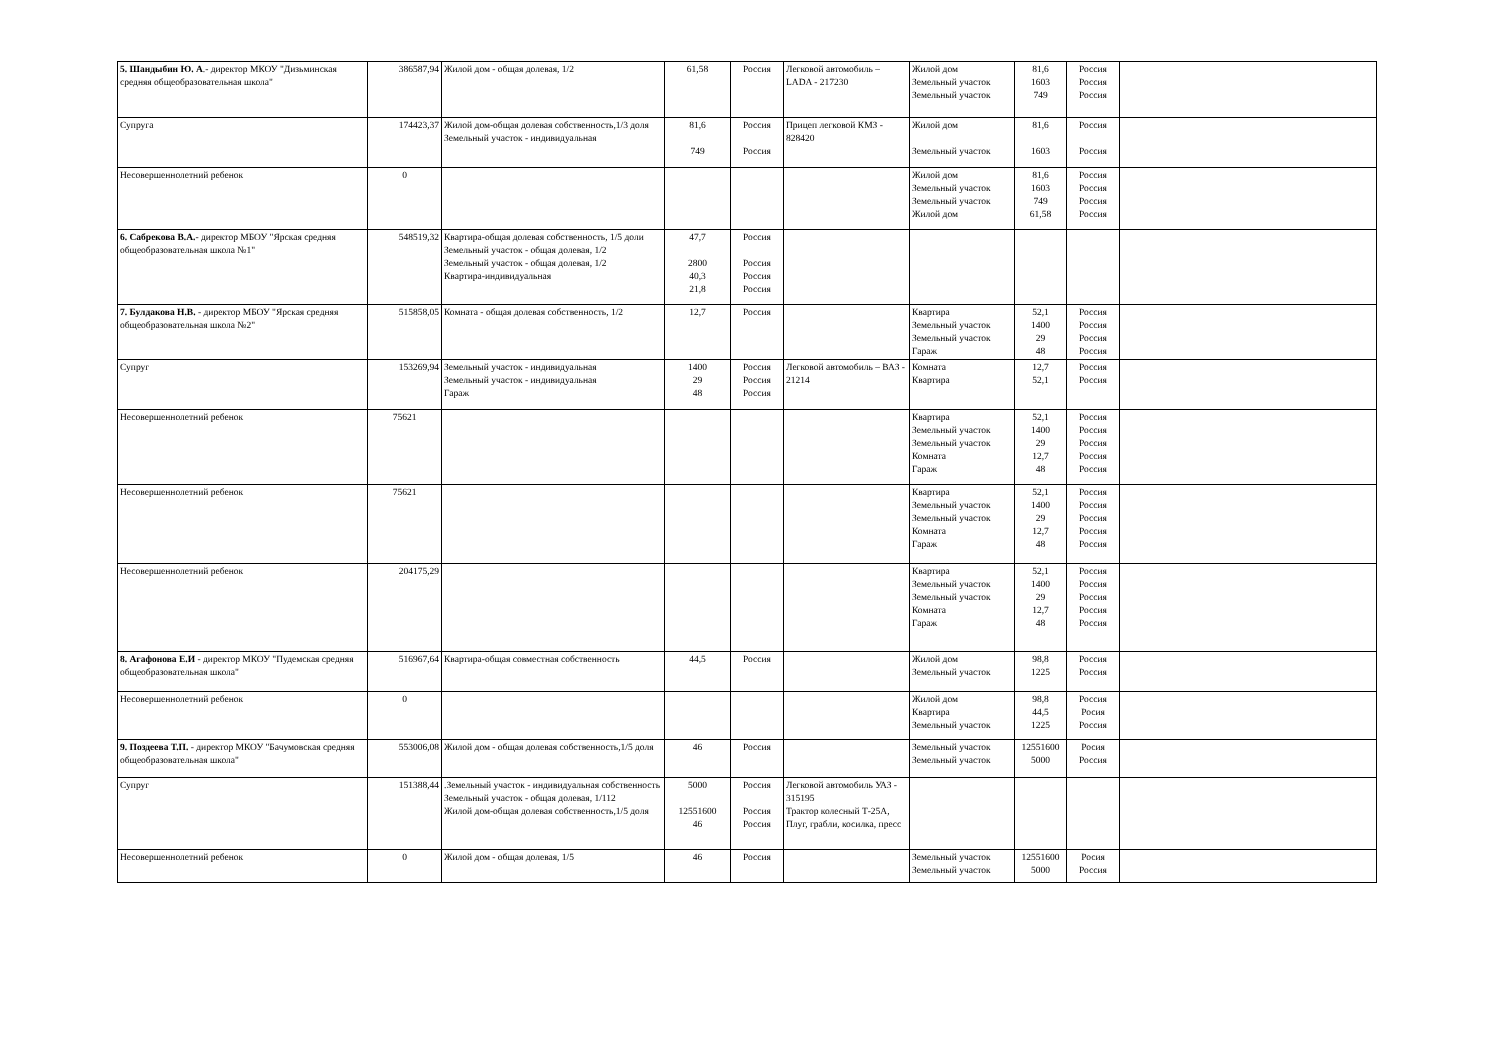| 5. Шандыбин Ю. А .- директор МКОУ "Дизьминская средняя общеобразовательная школа" | 386587,94 | Жилой дом - общая долевая, 1/2 | 61,58 | Россия | Легковой автомобиль – LADA - 217230 | Жилой дом Земельный участок Земельный участок | 81,6 1603 749 | Россия Россия Россия | |
| Супруга | 174423,37 | Жилой дом-общая долевая собственность,1/3 доля Земельный участок - индивидуальная | 81,6 749 | Россия Россия | Прицеп легковой КМЗ - 828420 | Жилой дом Земельный участок | 81,6 1603 | Россия Россия | |
| Несовершеннолетний ребенок | 0 | | | | | Жилой дом Земельный участок Земельный участок Жилой дом | 81,6 1603 749 61,58 | Россия Россия Россия Россия | |
| 6. Сабрекова В.А. - директор МБОУ "Ярская средняя общеобразовательная школа №1" | 548519,32 | Квартира-общая долевая собственность, 1/5 доли Земельный участок - общая долевая, 1/2 Земельный участок - общая долевая, 1/2 Квартира-индивидуальная | 47,7 2800 40,3 21,8 | Россия Россия Россия Россия | | | | | |
| 7. Булдакова Н.В. - директор МБОУ "Ярская средняя общеобразовательная школа №2" | 515858,05 | Комната - общая долевая собственность, 1/2 | 12,7 | Россия | | Квартира Земельный участок Земельный участок Гараж | 52,1 1400 29 48 | Россия Россия Россия Россия | |
| Супруг | 153269,94 | Земельный участок - индивидуальная Земельный участок - индивидуальная Гараж | 1400 29 48 | Россия Россия Россия | Легковой автомобиль – ВАЗ - 21214 | Комната Квартира | 12,7 52,1 | Россия Россия | |
| Несовершеннолетний ребенок | 75621 | | | | | Квартира Земельный участок Земельный участок Комната Гараж | 52,1 1400 29 12,7 48 | Россия Россия Россия Россия Россия | |
| Несовершеннолетний ребенок | 75621 | | | | | Квартира Земельный участок Земельный участок Комната Гараж | 52,1 1400 29 12,7 48 | Россия Россия Россия Россия Россия | |
| Несовершеннолетний ребенок | 204175,29 | | | | | Квартира Земельный участок Земельный участок Комната Гараж | 52,1 1400 29 12,7 48 | Россия Россия Россия Россия Россия | |
| 8. Агафонова Е.И - директор МКОУ "Пудемская средняя общеобразовательная школа" | 516967,64 | Квартира-общая совместная собственность | 44,5 | Россия | | Жилой дом Земельный участок | 98,8 1225 | Россия Россия | |
| Несовершеннолетний ребенок | 0 | | | | | Жилой дом Квартира Земельный участок | 98,8 44,5 1225 | Россия Росия Россия | |
| 9. Поздеева Т.П. - директор МКОУ "Бачумовская средняя общеобразовательная школа" | 553006,08 | Жилой дом - общая долевая собственность,1/5 доля | 46 | Россия | | Земельный участок Земельный участок | 12551600 5000 | Росия Россия | |
| Супруг | 151388,44 | .Земельный участок - индивидуальная собственность Земельный участок - общая долевая, 1/112 Жилой дом-общая долевая собственность,1/5 доля | 5000 12551600 46 | Россия Россия Россия | Легковой автомобиль УАЗ - 315195 Трактор колесный Т-25А, Плуг, грабли, косилка, пресс | | | | |
| Несовершеннолетний ребенок | 0 | Жилой дом - общая долевая, 1/5 | 46 | Россия | | Земельный участок Земельный участок | 12551600 5000 | Росия Россия | |